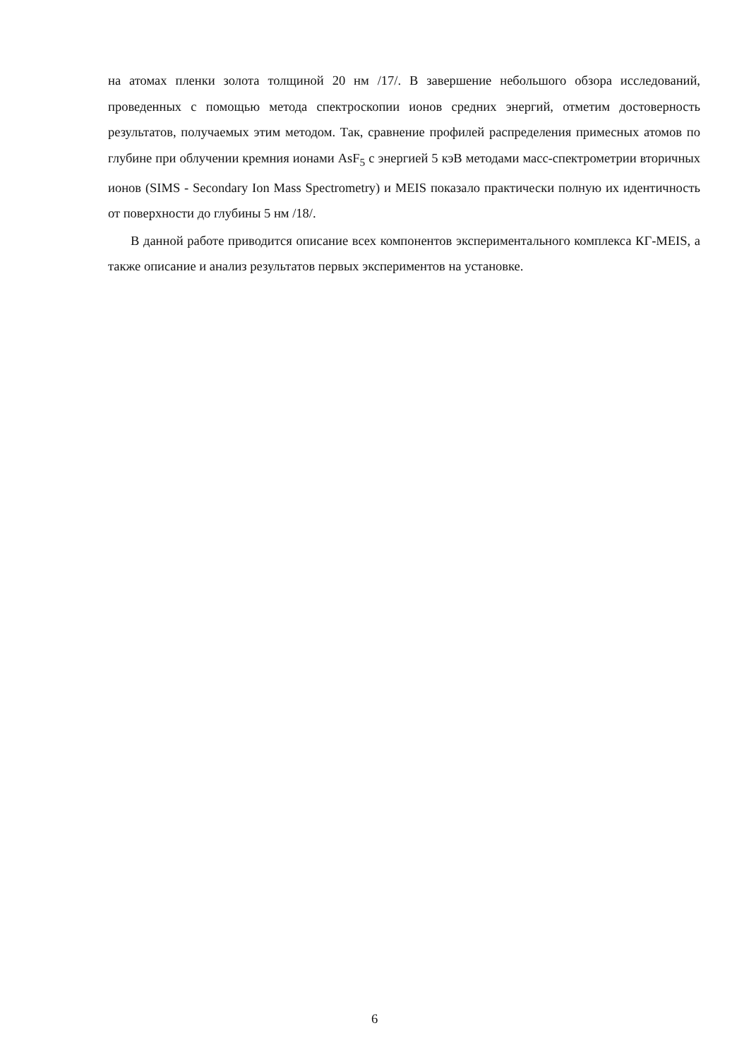на атомах пленки золота толщиной 20 нм /17/. В завершение небольшого обзора исследований, проведенных с помощью метода спектроскопии ионов средних энергий, отметим достоверность результатов, получаемых этим методом. Так, сравнение профилей распределения примесных атомов по глубине при облучении кремния ионами AsF<sub>5</sub> с энергией 5 кэВ методами масс-спектрометрии вторичных ионов (SIMS - Secondary Ion Mass Spectrometry) и MEIS показало практически полную их идентичность от поверхности до глубины 5 нм /18/.
В данной работе приводится описание всех компонентов экспериментального комплекса КГ-MEIS, а также описание и анализ результатов первых экспериментов на установке.
6